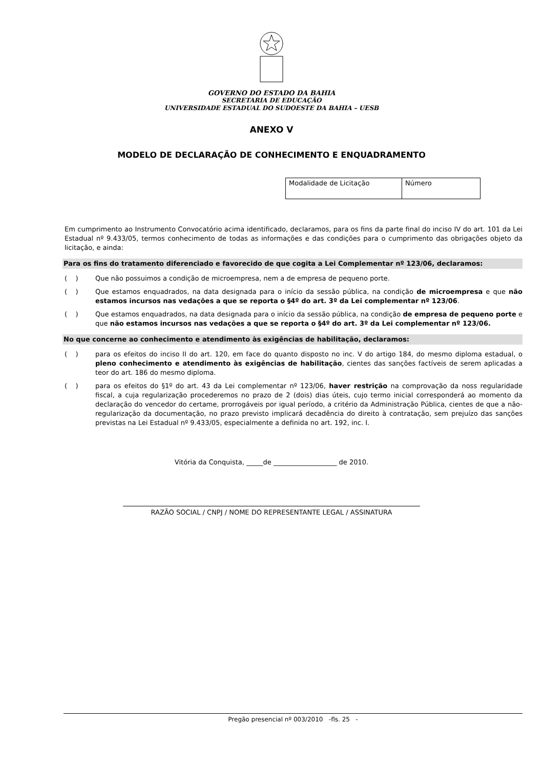GOVERNO DO ESTADO DA BAHIA
SECRETARIA DE EDUCAÇÃO
UNIVERSIDADE ESTADUAL DO SUDOESTE DA BAHIA – UESB
ANEXO V
MODELO DE DECLARAÇÃO DE CONHECIMENTO E ENQUADRAMENTO
| Modalidade de Licitação | Número |
Em cumprimento ao Instrumento Convocatório acima identificado, declaramos, para os fins da parte final do inciso IV do art. 101 da Lei Estadual nº 9.433/05, termos conhecimento de todas as informações e das condições para o cumprimento das obrigações objeto da licitação, e ainda:
Para os fins do tratamento diferenciado e favorecido de que cogita a Lei Complementar nº 123/06, declaramos:
( ) Que não possuimos a condição de microempresa, nem a de empresa de pequeno porte.
( ) Que estamos enquadrados, na data designada para o início da sessão pública, na condição de microempresa e que não estamos incursos nas vedações a que se reporta o §4º do art. 3º da Lei complementar nº 123/06.
( ) Que estamos enquadrados, na data designada para o início da sessão pública, na condição de empresa de pequeno porte e que não estamos incursos nas vedações a que se reporta o §4º do art. 3º da Lei complementar nº 123/06.
No que concerne ao conhecimento e atendimento às exigências de habilitação, declaramos:
( ) para os efeitos do inciso II do art. 120, em face do quanto disposto no inc. V do artigo 184, do mesmo diploma estadual, o pleno conhecimento e atendimento às exigências de habilitação, cientes das sanções factíveis de serem aplicadas a teor do art. 186 do mesmo diploma.
( ) para os efeitos do §1º do art. 43 da Lei complementar nº 123/06, haver restrição na comprovação da noss regularidade fiscal, a cuja regularização procederemos no prazo de 2 (dois) dias úteis, cujo termo inicial corresponderá ao momento da declaração do vencedor do certame, prorrogáveis por igual período, a critério da Administração Pública, cientes de que a não-regularização da documentação, no prazo previsto implicará decadência do direito à contratação, sem prejuízo das sanções previstas na Lei Estadual nº 9.433/05, especialmente a definida no art. 192, inc. I.
Vitória da Conquista, _____de ___________________ de 2010.
RAZÃO SOCIAL / CNPJ / NOME DO REPRESENTANTE LEGAL / ASSINATURA
Pregão presencial nº 003/2010 -fls. 25 -